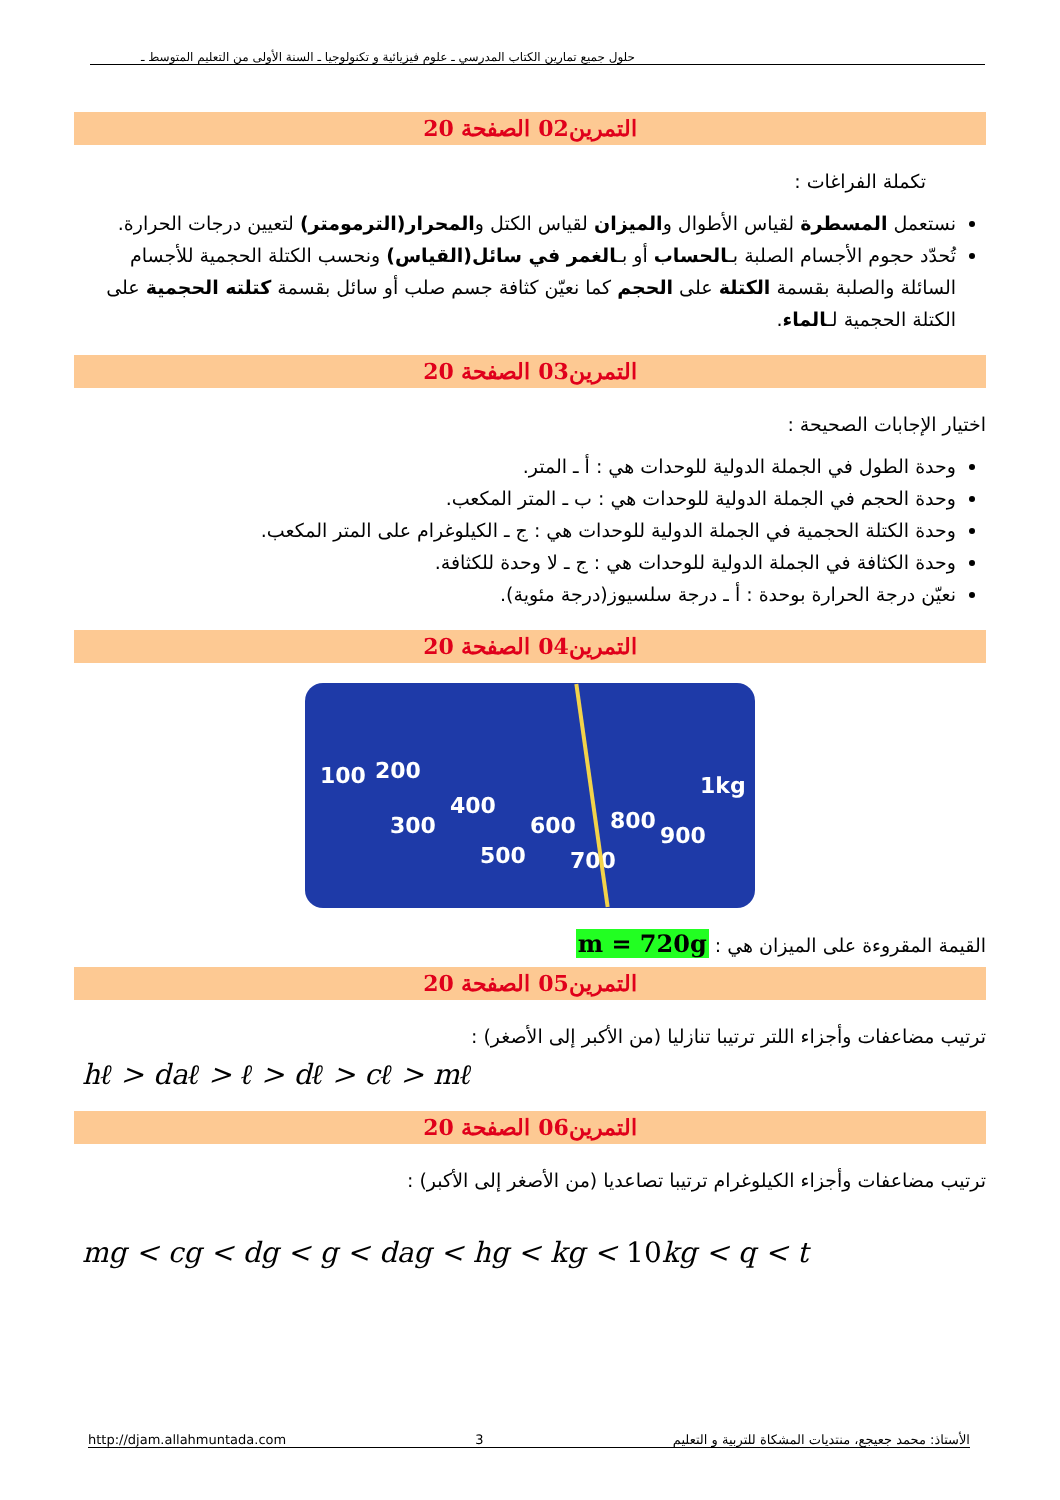حلول جميع تمارين الكتاب المدرسي ـ علوم فيزيائية و تكنولوجيا ـ السنة الأولى من التعليم المتوسط ـ
التمرين02 الصفحة 20
تكملة الفراغات :
نستعمل المسطرة لقياس الأطوال والميزان لقياس الكتل والمحرار(الترمومتر) لتعيين درجات الحرارة.
تُحدّد حجوم الأجسام الصلبة بـالحساب أو بـالغمر في سائل(القياس) ونحسب الكتلة الحجمية للأجسام السائلة والصلبة بقسمة الكتلة على الحجم كما نعيّن كثافة جسم صلب أو سائل بقسمة كتلته الحجمية على الكتلة الحجمية لـالماء.
التمرين03 الصفحة 20
اختيار الإجابات الصحيحة :
وحدة الطول في الجملة الدولية للوحدات هي : أ ـ المتر.
وحدة الحجم في الجملة الدولية للوحدات هي : ب ـ المتر المكعب.
وحدة الكتلة الحجمية في الجملة الدولية للوحدات هي : ج ـ الكيلوغرام على المتر المكعب.
وحدة الكثافة في الجملة الدولية للوحدات هي : ج ـ لا وحدة للكثافة.
نعيّن درجة الحرارة بوحدة : أ ـ درجة سلسيوز(درجة مئوية).
التمرين04 الصفحة 20
100 200
300
400
500
600
700
800
900
1kg
القيمة المقروءة على الميزان هي : m = 720g
التمرين05 الصفحة 20
ترتيب مضاعفات وأجزاء اللتر ترتيبا تنازليا (من الأكبر إلى الأصغر) :
hℓ > daℓ > ℓ > dℓ > cℓ > mℓ
التمرين06 الصفحة 20
ترتيب مضاعفات وأجزاء الكيلوغرام ترتيبا تصاعديا (من الأصغر إلى الأكبر) :
mg < cg < dg < g < dag < hg < kg < 10kg < q < t
http://djam.allahmuntada.com 3 الأستاذ: محمد جعيجع، منتديات المشكاة للتربية و التعليم